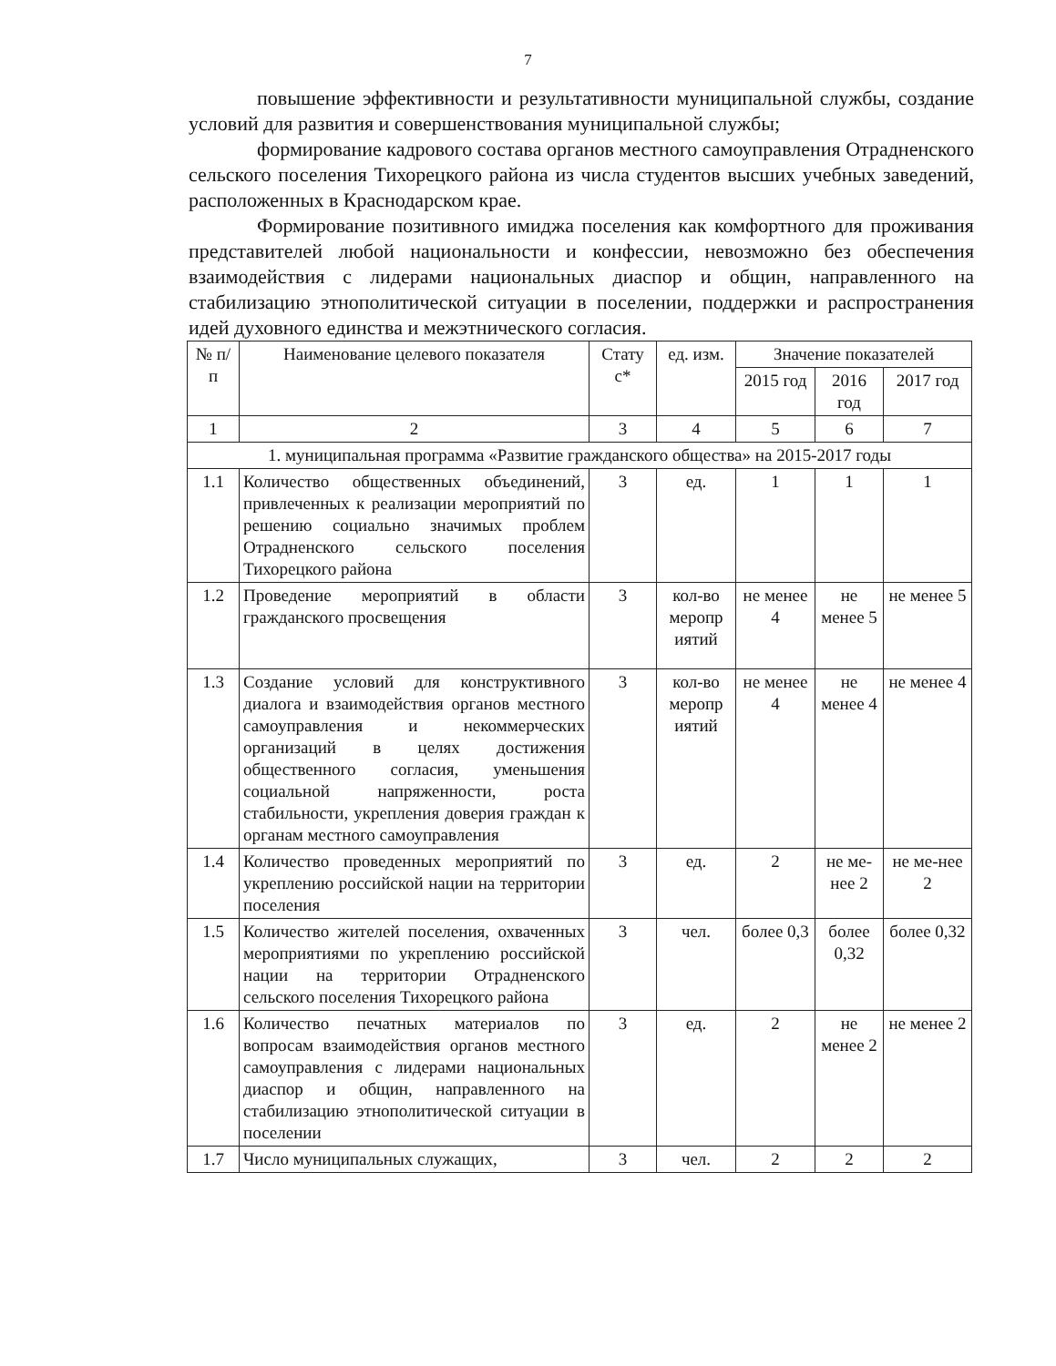7
повышение эффективности и результативности муниципальной службы, создание условий для развития и совершенствования муниципальной службы;
формирование кадрового состава органов местного самоуправления Отрадненского сельского поселения Тихорецкого района из числа студентов высших учебных заведений, расположенных в Краснодарском крае.
Формирование позитивного имиджа поселения как комфортного для проживания представителей любой национальности и конфессии, невозможно без обеспечения взаимодействия с лидерами национальных диаспор и общин, направленного на стабилизацию этнополитической ситуации в поселении, поддержки и распространения идей духовного единства и межэтнического согласия.
| № п/п | Наименование целевого показателя | Стату с* | ед. изм. | Значение показателей | | |
| --- | --- | --- | --- | --- | --- | --- |
| | | | | 2015 год | 2016 год | 2017 год |
| 1 | 2 | 3 | 4 | 5 | 6 | 7 |
| 1. муниципальная программа «Развитие гражданского общества» на 2015-2017 годы | | | | | | |
| 1.1 | Количество общественных объединений, привлеченных к реализации мероприятий по решению социально значимых проблем Отрадненского сельского поселения Тихорецкого района | 3 | ед. | 1 | 1 | 1 |
| 1.2 | Проведение мероприятий в области гражданского просвещения | 3 | кол-во меропр иятий | не менее 4 | не менее 5 | не менее 5 |
| 1.3 | Создание условий для конструктивного диалога и взаимодействия органов местного самоуправления и некоммерческих организаций в целях достижения общественного согласия, уменьшения социальной напряженности, роста стабильности, укрепления доверия граждан к органам местного самоуправления | 3 | кол-во меропр иятий | не менее 4 | не менее 4 | не менее 4 |
| 1.4 | Количество проведенных мероприятий по укреплению российской нации на территории поселения | 3 | ед. | 2 | не ме-нее 2 | не ме-нее 2 |
| 1.5 | Количество жителей поселения, охваченных мероприятиями по укреплению российской нации на территории Отрадненского сельского поселения Тихорецкого района | 3 | чел. | более 0,3 | более 0,32 | более 0,32 |
| 1.6 | Количество печатных материалов по вопросам взаимодействия органов местного самоуправления с лидерами национальных диаспор и общин, направленного на стабилизацию этнополитической ситуации в поселении | 3 | ед. | 2 | не менее 2 | не менее 2 |
| 1.7 | Число муниципальных служащих, | 3 | чел. | 2 | 2 | 2 |